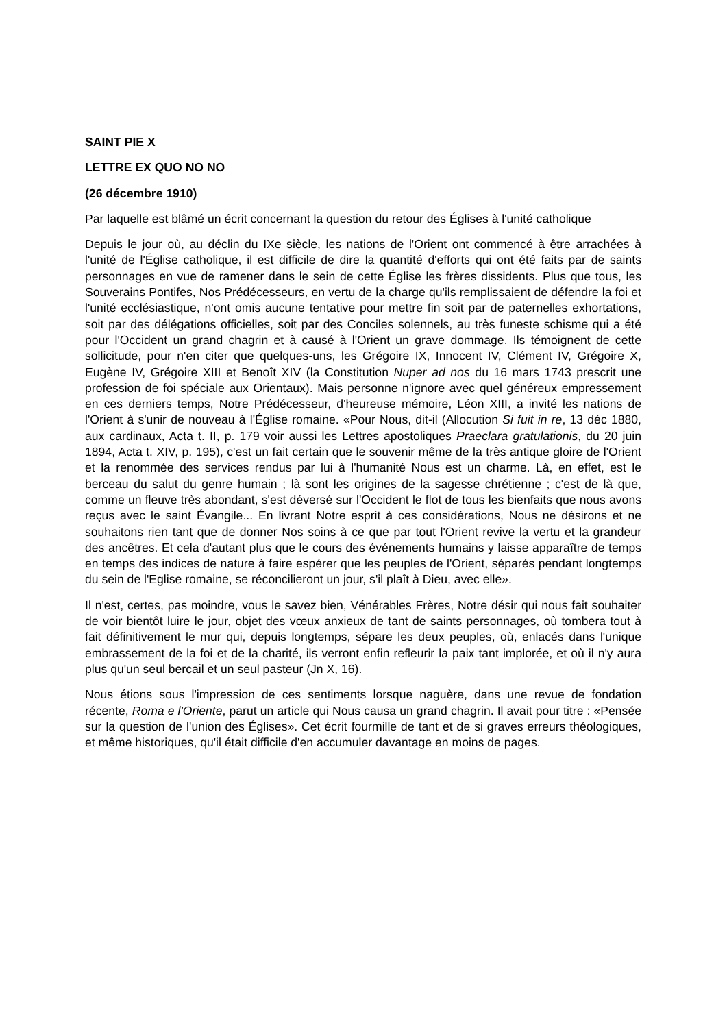SAINT PIE X
LETTRE EX QUO NO NO
(26 décembre 1910)
Par laquelle est blâmé un écrit concernant la question du retour des Églises à l'unité catholique
Depuis le jour où, au déclin du IXe siècle, les nations de l'Orient ont commencé à être arrachées à l'unité de l'Église catholique, il est difficile de dire la quantité d'efforts qui ont été faits par de saints personnages en vue de ramener dans le sein de cette Église les frères dissidents. Plus que tous, les Souverains Pontifes, Nos Prédécesseurs, en vertu de la charge qu'ils remplissaient de défendre la foi et l'unité ecclésiastique, n'ont omis aucune tentative pour mettre fin soit par de paternelles exhortations, soit par des délégations officielles, soit par des Conciles solennels, au très funeste schisme qui a été pour l'Occident un grand chagrin et à causé à l'Orient un grave dommage. Ils témoignent de cette sollicitude, pour n'en citer que quelques-uns, les Grégoire IX, Innocent IV, Clément IV, Grégoire X, Eugène IV, Grégoire XIII et Benoît XIV (la Constitution Nuper ad nos du 16 mars 1743 prescrit une profession de foi spéciale aux Orientaux). Mais personne n'ignore avec quel généreux empressement en ces derniers temps, Notre Prédécesseur, d'heureuse mémoire, Léon XIII, a invité les nations de l'Orient à s'unir de nouveau à l'Église romaine. «Pour Nous, dit-il (Allocution Si fuit in re, 13 déc 1880, aux cardinaux, Acta t. II, p. 179 voir aussi les Lettres apostoliques Praeclara gratulationis, du 20 juin 1894, Acta t. XIV, p. 195), c'est un fait certain que le souvenir même de la très antique gloire de l'Orient et la renommée des services rendus par lui à l'humanité Nous est un charme. Là, en effet, est le berceau du salut du genre humain ; là sont les origines de la sagesse chrétienne ; c'est de là que, comme un fleuve très abondant, s'est déversé sur l'Occident le flot de tous les bienfaits que nous avons reçus avec le saint Évangile... En livrant Notre esprit à ces considérations, Nous ne désirons et ne souhaitons rien tant que de donner Nos soins à ce que par tout l'Orient revive la vertu et la grandeur des ancêtres. Et cela d'autant plus que le cours des événements humains y laisse apparaître de temps en temps des indices de nature à faire espérer que les peuples de l'Orient, séparés pendant longtemps du sein de l'Eglise romaine, se réconcilieront un jour, s'il plaît à Dieu, avec elle».
Il n'est, certes, pas moindre, vous le savez bien, Vénérables Frères, Notre désir qui nous fait souhaiter de voir bientôt luire le jour, objet des vœux anxieux de tant de saints personnages, où tombera tout à fait définitivement le mur qui, depuis longtemps, sépare les deux peuples, où, enlacés dans l'unique embrassement de la foi et de la charité, ils verront enfin refleurir la paix tant implorée, et où il n'y aura plus qu'un seul bercail et un seul pasteur (Jn X, 16).
Nous étions sous l'impression de ces sentiments lorsque naguère, dans une revue de fondation récente, Roma e l'Oriente, parut un article qui Nous causa un grand chagrin. Il avait pour titre : «Pensée sur la question de l'union des Églises». Cet écrit fourmille de tant et de si graves erreurs théologiques, et même historiques, qu'il était difficile d'en accumuler davantage en moins de pages.